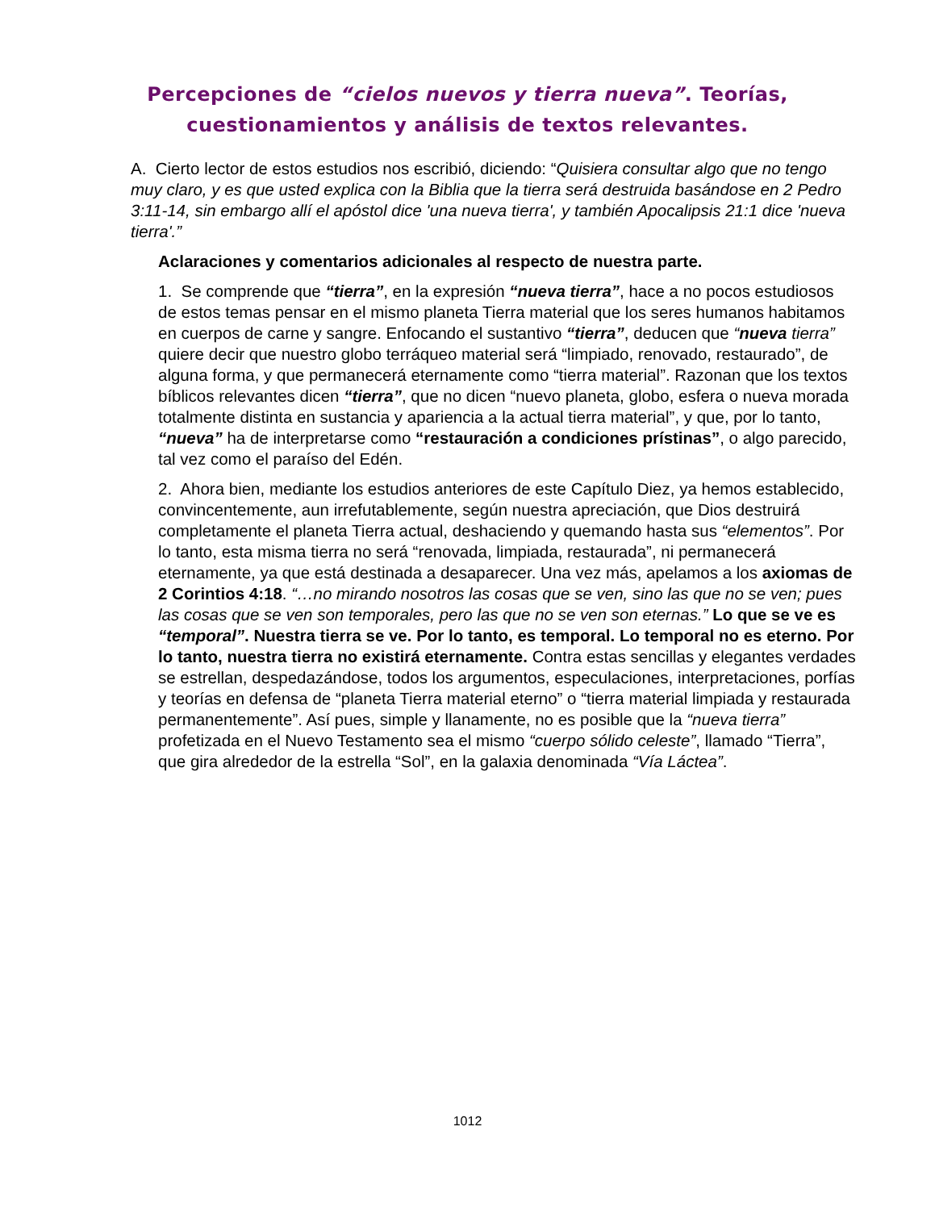Percepciones de “cielos nuevos y tierra nueva”. Teorías,
cuestionamientos y análisis de textos relevantes.
A. Cierto lector de estos estudios nos escribió, diciendo: “Quisiera consultar algo que no tengo muy claro, y es que usted explica con la Biblia que la tierra será destruida basándose en 2 Pedro 3:11-14, sin embargo allí el apóstol dice 'una nueva tierra', y también Apocalipsis 21:1 dice 'nueva tierra'.”
Aclaraciones y comentarios adicionales al respecto de nuestra parte.
1. Se comprende que “tierra”, en la expresión “nueva tierra”, hace a no pocos estudiosos de estos temas pensar en el mismo planeta Tierra material que los seres humanos habitamos en cuerpos de carne y sangre. Enfocando el sustantivo “tierra”, deducen que “nueva tierra” quiere decir que nuestro globo terráqueo material será “limpiado, renovado, restaurado”, de alguna forma, y que permanecerá eternamente como “tierra material”. Razonan que los textos bíblicos relevantes dicen “tierra”, que no dicen “nuevo planeta, globo, esfera o nueva morada totalmente distinta en sustancia y apariencia a la actual tierra material”, y que, por lo tanto, “nueva” ha de interpretarse como “restauración a condiciones prístinas”, o algo parecido, tal vez como el paraíso del Edén.
2. Ahora bien, mediante los estudios anteriores de este Capítulo Diez, ya hemos establecido, convincentemente, aun irrefutablemente, según nuestra apreciación, que Dios destruirá completamente el planeta Tierra actual, deshaciendo y quemando hasta sus “elementos”. Por lo tanto, esta misma tierra no será “renovada, limpiada, restaurada”, ni permanecerá eternamente, ya que está destinada a desaparecer. Una vez más, apelamos a los axiomas de 2 Corintios 4:18. “…no mirando nosotros las cosas que se ven, sino las que no se ven; pues las cosas que se ven son temporales, pero las que no se ven son eternas.” Lo que se ve es “temporal”. Nuestra tierra se ve. Por lo tanto, es temporal. Lo temporal no es eterno. Por lo tanto, nuestra tierra no existirá eternamente. Contra estas sencillas y elegantes verdades se estrellan, despedazándose, todos los argumentos, especulaciones, interpretaciones, porfías y teorías en defensa de “planeta Tierra material eterno” o “tierra material limpiada y restaurada permanentemente”. Así pues, simple y llanamente, no es posible que la “nueva tierra” profetizada en el Nuevo Testamento sea el mismo “cuerpo sólido celeste”, llamado “Tierra”, que gira alrededor de la estrella “Sol”, en la galaxia denominada “Vía Láctea”.
1012